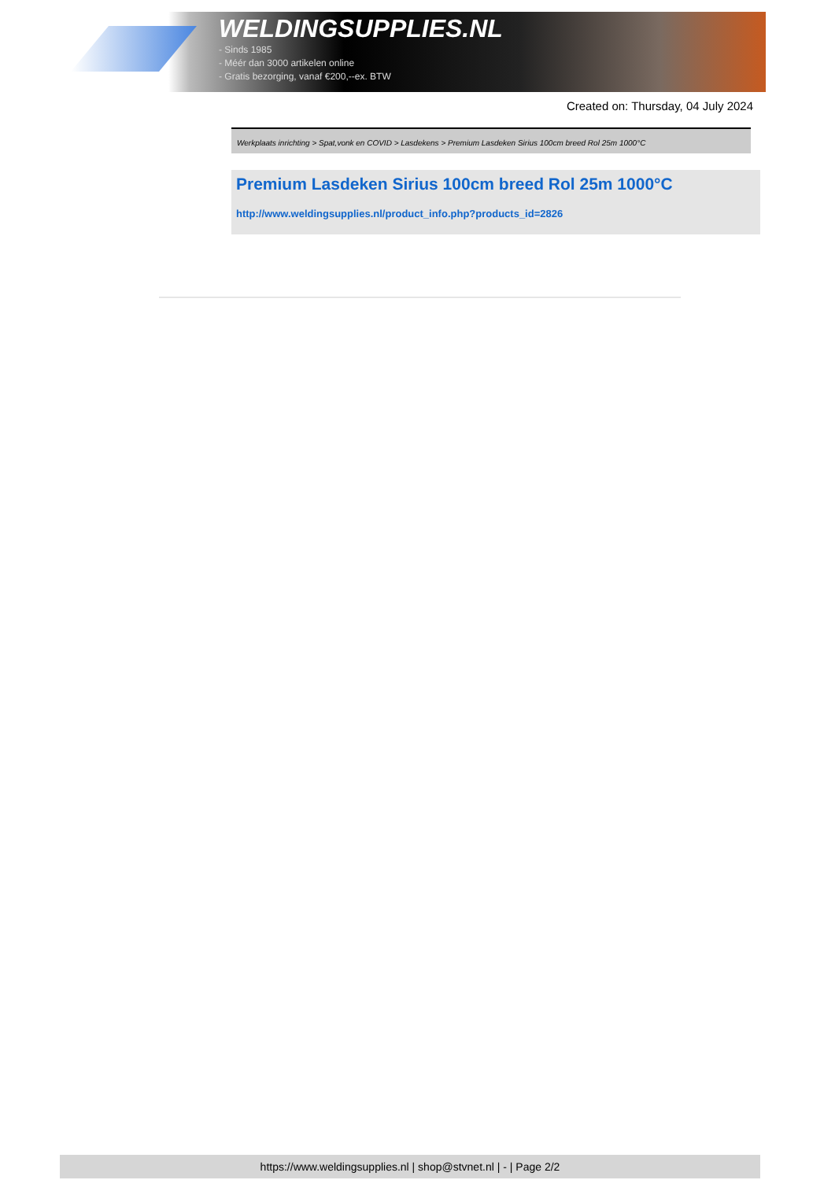WELDINGSUPPLIES.NL
- Sinds 1985
- Méér dan 3000 artikelen online
- Gratis bezorging, vanaf €200,--ex. BTW
Created on: Thursday, 04 July 2024
Werkplaats inrichting > Spat,vonk en COVID > Lasdekens > Premium Lasdeken Sirius 100cm breed Rol 25m 1000°C
Premium Lasdeken Sirius 100cm breed Rol 25m 1000°C
http://www.weldingsupplies.nl/product_info.php?products_id=2826
https://www.weldingsupplies.nl | shop@stvnet.nl | - | Page 2/2